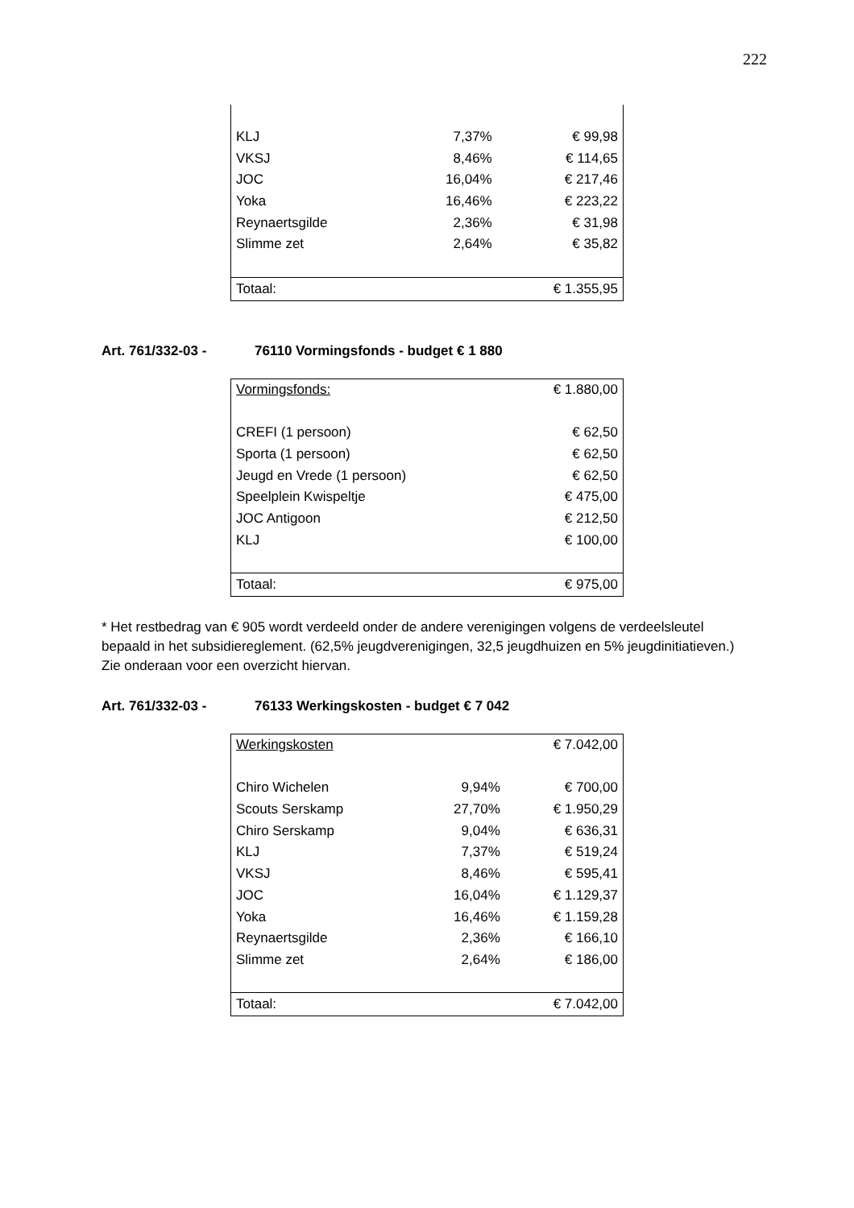222
| KLJ | 7,37% | € 99,98 |
| VKSJ | 8,46% | € 114,65 |
| JOC | 16,04% | € 217,46 |
| Yoka | 16,46% | € 223,22 |
| Reynaertsgilde | 2,36% | € 31,98 |
| Slimme zet | 2,64% | € 35,82 |
| Totaal: | | € 1.355,95 |
Art. 761/332-03 - 76110 Vormingsfonds - budget € 1 880
| Vormingsfonds: | € 1.880,00 |
| CREFI (1 persoon) | € 62,50 |
| Sporta (1 persoon) | € 62,50 |
| Jeugd en Vrede (1 persoon) | € 62,50 |
| Speelplein Kwispeltje | € 475,00 |
| JOC Antigoon | € 212,50 |
| KLJ | € 100,00 |
| Totaal: | € 975,00 |
* Het restbedrag van € 905 wordt verdeeld onder de andere verenigingen volgens de verdeelsleutel bepaald in het subsidiereglement. (62,5% jeugdverenigingen, 32,5 jeugdhuizen en 5% jeugdinitiatieven.) Zie onderaan voor een overzicht hiervan.
Art. 761/332-03 - 76133 Werkingskosten - budget € 7 042
| Werkingskosten | | € 7.042,00 |
| Chiro Wichelen | 9,94% | € 700,00 |
| Scouts Serskamp | 27,70% | € 1.950,29 |
| Chiro Serskamp | 9,04% | € 636,31 |
| KLJ | 7,37% | € 519,24 |
| VKSJ | 8,46% | € 595,41 |
| JOC | 16,04% | € 1.129,37 |
| Yoka | 16,46% | € 1.159,28 |
| Reynaertsgilde | 2,36% | € 166,10 |
| Slimme zet | 2,64% | € 186,00 |
| Totaal: | | € 7.042,00 |